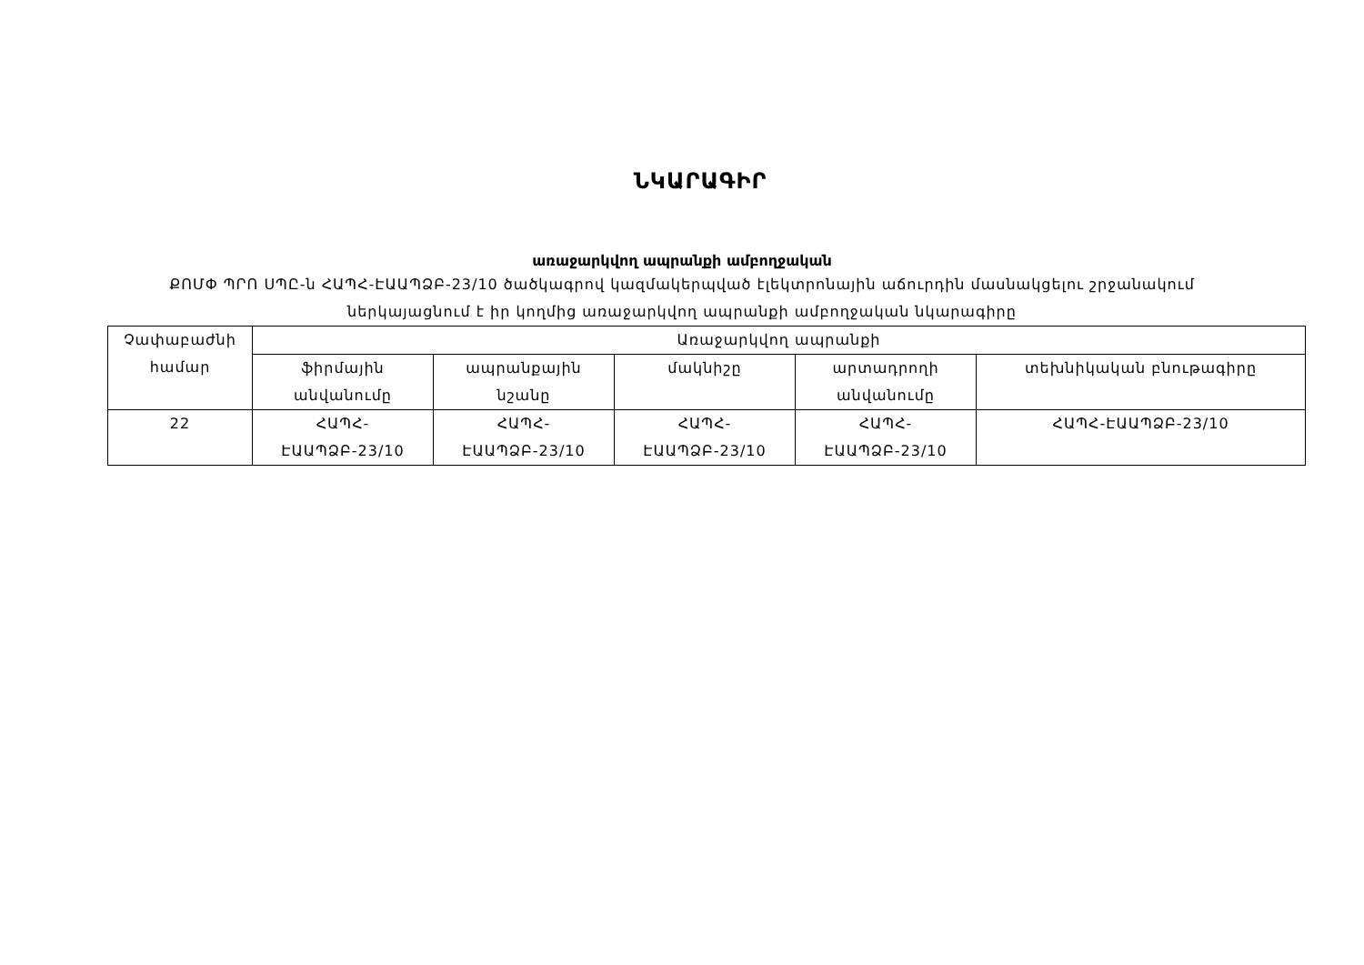ՆԿԱՐԱԳԻՐ
առաջարկվող ապրանքի ամբողջական
ՔՈՄՓ ՊՐՈ ՍՊԸ-ն ՀԱՊՀ-ԷԱԱՊՁԲ-23/10 ծածկագրով կազմակերպված էլեկտրոնային աճուրդին մասնակցելու շրջանակում ներկայացնում է իր կողմից առաջարկվող ապրանքի ամբողջական նկարագիրը
| Չափաբաժնի համար | Առաջարկվող ապրանքի | | | | |
| --- | --- | --- | --- | --- | --- |
| | ֆիրմային անվանումը | ապրանքային նշանը | մակնիշը | արտադրողի անվանումը | տեխնիկական բնութագիրը |
| 22 | ՀԱՊՀ-ԷԱԱՊՁԲ-23/10 | ՀԱՊՀ-ԷԱԱՊՁԲ-23/10 | ՀԱՊՀ-ԷԱԱՊՁԲ-23/10 | ՀԱՊՀ-ԷԱԱՊՁԲ-23/10 | ՀԱՊՀ-ԷԱԱՊՁԲ-23/10 |